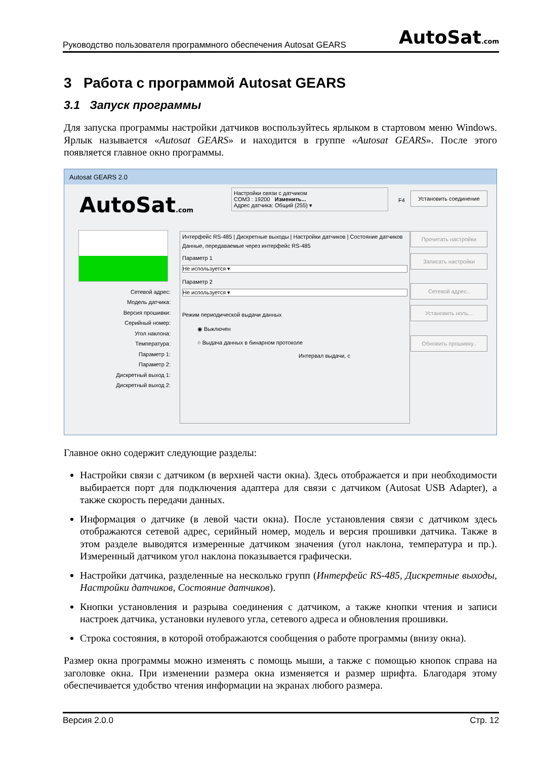Руководство пользователя программного обеспечения Autosat GEARS AutoSat.com
3 Работа с программой Autosat GEARS
3.1 Запуск программы
Для запуска программы настройки датчиков воспользуйтесь ярлыком в стартовом меню Windows. Ярлык называется «Autosat GEARS» и находится в группе «Autosat GEARS». После этого появляется главное окно программы.
Autosat GEARS 2.0
AutoSat.com
Настройки связи с датчиком
COM3 : 19200 Изменить...
Адрес датчика: Общий (255) ▾
F4
Установить соединение
Сетевой адрес:
Модель датчика:
Версия прошивки:
Серийный номер:
Угол наклона:
Температура:
Параметр 1:
Параметр 2:
Дискретный выход 1:
Дискретный выход 2:
Интерфейс RS-485 | Дискретные выходы | Настройки датчиков | Состояние датчиков
Данные, передаваемые через интерфейс RS-485
Параметр 1
Не используется ▾
Параметр 2
Не используется ▾
Режим периодической выдачи данных
◉ Выключен
○ Выдача данных в бинарном протоколе
Интервал выдачи, с
Прочитать настройки
Записать настройки
Сетевой адрес..
Установить ноль...
Обновить прошивку..
Главное окно содержит следующие разделы:
Настройки связи с датчиком (в верхней части окна). Здесь отображается и при необходимости выбирается порт для подключения адаптера для связи с датчиком (Autosat USB Adapter), а также скорость передачи данных.
Информация о датчике (в левой части окна). После установления связи с датчиком здесь отображаются сетевой адрес, серийный номер, модель и версия прошивки датчика. Также в этом разделе выводятся измеренные датчиком значения (угол наклона, температура и пр.). Измеренный датчиком угол наклона показывается графически.
Настройки датчика, разделенные на несколько групп (Интерфейс RS-485, Дискретные выходы, Настройки датчиков, Состояние датчиков).
Кнопки установления и разрыва соединения с датчиком, а также кнопки чтения и записи настроек датчика, установки нулевого угла, сетевого адреса и обновления прошивки.
Строка состояния, в которой отображаются сообщения о работе программы (внизу окна).
Размер окна программы можно изменять с помощь мыши, а также с помощью кнопок справа на заголовке окна. При изменении размера окна изменяется и размер шрифта. Благодаря этому обеспечивается удобство чтения информации на экранах любого размера.
Версия 2.0.0 Стр. 12